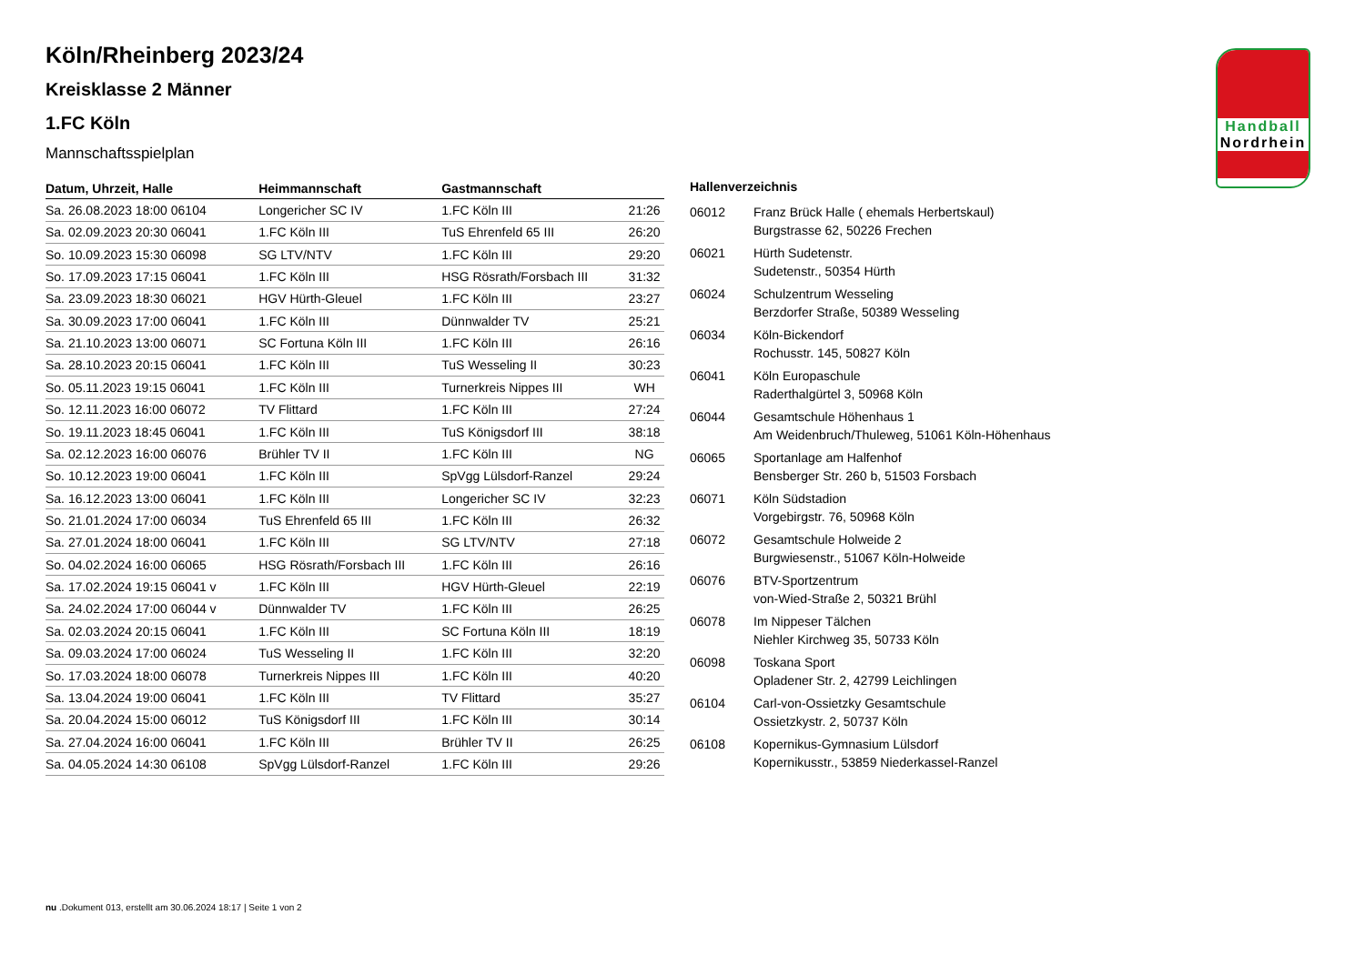Handball
Nordrhein
Köln/Rheinberg 2023/24
Kreisklasse 2 Männer
1.FC Köln
Mannschaftsspielplan
| Datum, Uhrzeit, Halle | Heimmannschaft | Gastmannschaft | |
| --- | --- | --- | --- |
| Sa. 26.08.2023 18:00 06104 | Longericher SC IV | 1.FC Köln III | 21:26 |
| Sa. 02.09.2023 20:30 06041 | 1.FC Köln III | TuS Ehrenfeld 65 III | 26:20 |
| So. 10.09.2023 15:30 06098 | SG LTV/NTV | 1.FC Köln III | 29:20 |
| So. 17.09.2023 17:15 06041 | 1.FC Köln III | HSG Rösrath/Forsbach III | 31:32 |
| Sa. 23.09.2023 18:30 06021 | HGV Hürth-Gleuel | 1.FC Köln III | 23:27 |
| Sa. 30.09.2023 17:00 06041 | 1.FC Köln III | Dünnwalder TV | 25:21 |
| Sa. 21.10.2023 13:00 06071 | SC Fortuna Köln III | 1.FC Köln III | 26:16 |
| Sa. 28.10.2023 20:15 06041 | 1.FC Köln III | TuS Wesseling II | 30:23 |
| So. 05.11.2023 19:15 06041 | 1.FC Köln III | Turnerkreis Nippes III | WH |
| So. 12.11.2023 16:00 06072 | TV Flittard | 1.FC Köln III | 27:24 |
| So. 19.11.2023 18:45 06041 | 1.FC Köln III | TuS Königsdorf III | 38:18 |
| Sa. 02.12.2023 16:00 06076 | Brühler TV II | 1.FC Köln III | NG |
| So. 10.12.2023 19:00 06041 | 1.FC Köln III | SpVgg Lülsdorf-Ranzel | 29:24 |
| Sa. 16.12.2023 13:00 06041 | 1.FC Köln III | Longericher SC IV | 32:23 |
| So. 21.01.2024 17:00 06034 | TuS Ehrenfeld 65 III | 1.FC Köln III | 26:32 |
| Sa. 27.01.2024 18:00 06041 | 1.FC Köln III | SG LTV/NTV | 27:18 |
| So. 04.02.2024 16:00 06065 | HSG Rösrath/Forsbach III | 1.FC Köln III | 26:16 |
| Sa. 17.02.2024 19:15 06041 v | 1.FC Köln III | HGV Hürth-Gleuel | 22:19 |
| Sa. 24.02.2024 17:00 06044 v | Dünnwalder TV | 1.FC Köln III | 26:25 |
| Sa. 02.03.2024 20:15 06041 | 1.FC Köln III | SC Fortuna Köln III | 18:19 |
| Sa. 09.03.2024 17:00 06024 | TuS Wesseling II | 1.FC Köln III | 32:20 |
| So. 17.03.2024 18:00 06078 | Turnerkreis Nippes III | 1.FC Köln III | 40:20 |
| Sa. 13.04.2024 19:00 06041 | 1.FC Köln III | TV Flittard | 35:27 |
| Sa. 20.04.2024 15:00 06012 | TuS Königsdorf III | 1.FC Köln III | 30:14 |
| Sa. 27.04.2024 16:00 06041 | 1.FC Köln III | Brühler TV II | 26:25 |
| Sa. 04.05.2024 14:30 06108 | SpVgg Lülsdorf-Ranzel | 1.FC Köln III | 29:26 |
Hallenverzeichnis
| 06012 | Franz Brück Halle ( ehemals Herbertskaul) Burgstrasse 62, 50226 Frechen |
| 06021 | Hürth Sudetenstr. Sudetenstr., 50354 Hürth |
| 06024 | Schulzentrum Wesseling Berzdorfer Straße, 50389 Wesseling |
| 06034 | Köln-Bickendorf Rochusstr. 145, 50827 Köln |
| 06041 | Köln Europaschule Raderthalgürtel 3, 50968 Köln |
| 06044 | Gesamtschule Höhenhaus 1 Am Weidenbruch/Thuleweg, 51061 Köln-Höhenhaus |
| 06065 | Sportanlage am Halfenhof Bensberger Str. 260 b, 51503 Forsbach |
| 06071 | Köln Südstadion Vorgebirgstr. 76, 50968 Köln |
| 06072 | Gesamtschule Holweide 2 Burgwiesenstr., 51067 Köln-Holweide |
| 06076 | BTV-Sportzentrum von-Wied-Straße 2, 50321 Brühl |
| 06078 | Im Nippeser Tälchen Niehler Kirchweg 35, 50733 Köln |
| 06098 | Toskana Sport Opladener Str. 2, 42799 Leichlingen |
| 06104 | Carl-von-Ossietzky Gesamtschule Ossietzkystr. 2, 50737 Köln |
| 06108 | Kopernikus-Gymnasium Lülsdorf Kopernikusstr., 53859 Niederkassel-Ranzel |
nu .Dokument 013, erstellt am 30.06.2024 18:17 | Seite 1 von 2